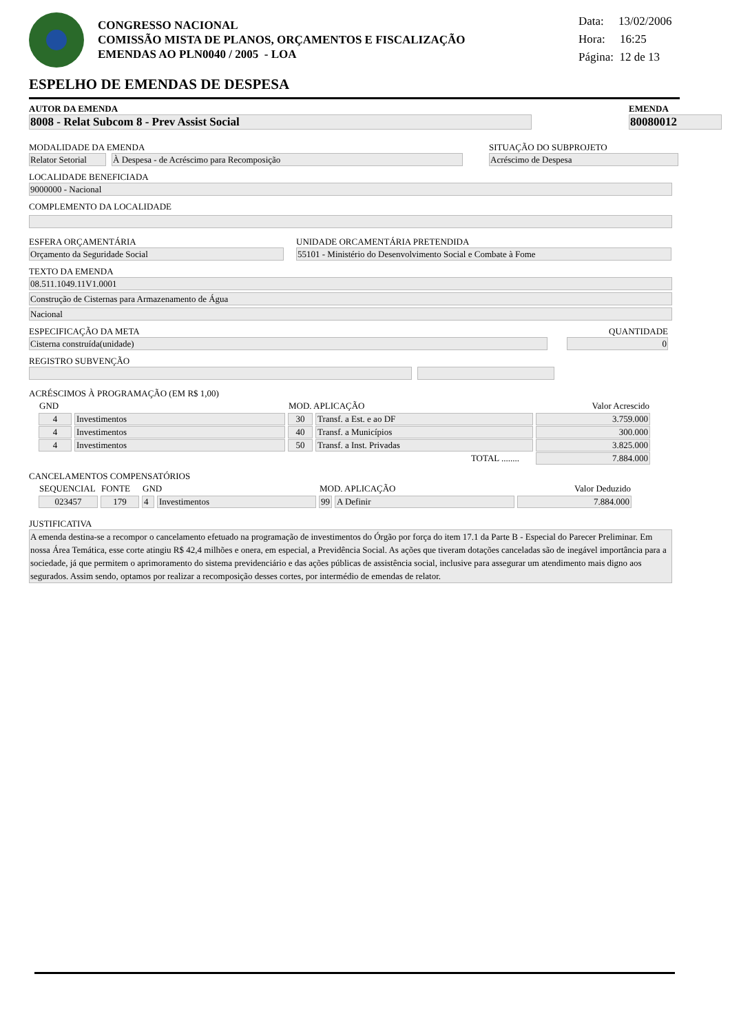CONGRESSO NACIONAL
COMISSÃO MISTA DE PLANOS, ORÇAMENTOS E FISCALIZAÇÃO
EMENDAS AO PLN0040 / 2005 - LOA
Data: 13/02/2006
Hora: 16:25
Página: 12 de 13
ESPELHO DE EMENDAS DE DESPESA
AUTOR DA EMENDA
8008 - Relat Subcom 8 - Prev Assist Social
EMENDA
80080012
MODALIDADE DA EMENDA
Relator Setorial
À Despesa - de Acréscimo para Recomposição
SITUAÇÃO DO SUBPROJETO
Acréscimo de Despesa
LOCALIDADE BENEFICIADA
9000000 - Nacional
COMPLEMENTO DA LOCALIDADE
ESFERA ORÇAMENTÁRIA
Orçamento da Seguridade Social
UNIDADE ORCAMENTÁRIA PRETENDIDA
55101 - Ministério do Desenvolvimento Social e Combate à Fome
TEXTO DA EMENDA
08.511.1049.11V1.0001
Construção de Cisternas para Armazenamento de Água
Nacional
ESPECIFICAÇÃO DA META
Cisterna construída(unidade)
QUANTIDADE
0
REGISTRO SUBVENÇÃO
ACRÉSCIMOS À PROGRAMAÇÃO (EM R$ 1,00)
| GND | | MOD. APLICAÇÃO | | Valor Acrescido |
| --- | --- | --- | --- | --- |
| 4 | Investimentos | 30 | Transf. a Est. e ao DF | 3.759.000 |
| 4 | Investimentos | 40 | Transf. a Municípios | 300.000 |
| 4 | Investimentos | 50 | Transf. a Inst. Privadas | 3.825.000 |
| TOTAL ........ | | | | 7.884.000 |
CANCELAMENTOS COMPENSATÓRIOS
| SEQUENCIAL | FONTE | GND | | MOD. APLICAÇÃO | | Valor Deduzido |
| --- | --- | --- | --- | --- | --- | --- |
| 023457 | 179 | 4 | Investimentos | 99 | A Definir | 7.884.000 |
JUSTIFICATIVA
A emenda destina-se a recompor o cancelamento efetuado na programação de investimentos do Órgão por força do item 17.1 da Parte B - Especial do Parecer Preliminar. Em nossa Área Temática, esse corte atingiu R$ 42,4 milhões e onera, em especial, a Previdência Social. As ações que tiveram dotações canceladas são de inegável importância para a sociedade, já que permitem o aprimoramento do sistema previdenciário e das ações públicas de assistência social, inclusive para assegurar um atendimento mais digno aos segurados. Assim sendo, optamos por realizar a recomposição desses cortes, por intermédio de emendas de relator.